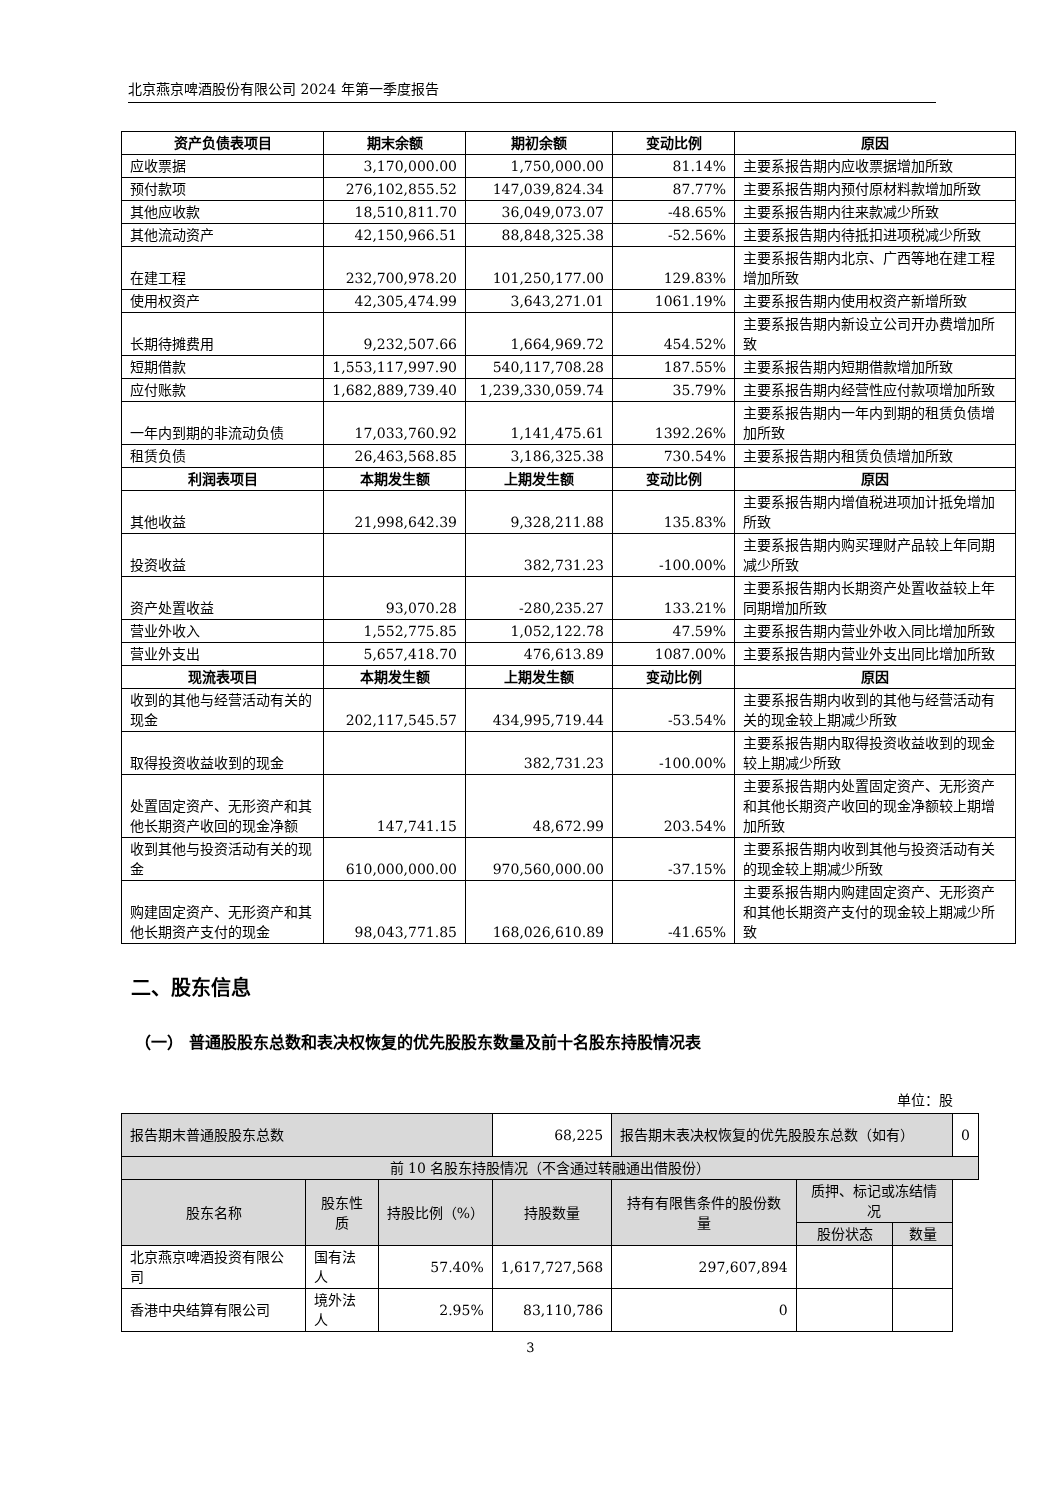北京燕京啤酒股份有限公司 2024 年第一季度报告
| 资产负债表项目 | 期末余额 | 期初余额 | 变动比例 | 原因 |
| --- | --- | --- | --- | --- |
| 应收票据 | 3,170,000.00 | 1,750,000.00 | 81.14% | 主要系报告期内应收票据增加所致 |
| 预付款项 | 276,102,855.52 | 147,039,824.34 | 87.77% | 主要系报告期内预付原材料款增加所致 |
| 其他应收款 | 18,510,811.70 | 36,049,073.07 | -48.65% | 主要系报告期内往来款减少所致 |
| 其他流动资产 | 42,150,966.51 | 88,848,325.38 | -52.56% | 主要系报告期内待抵扣进项税减少所致 |
| 在建工程 | 232,700,978.20 | 101,250,177.00 | 129.83% | 主要系报告期内北京、广西等地在建工程增加所致 |
| 使用权资产 | 42,305,474.99 | 3,643,271.01 | 1061.19% | 主要系报告期内使用权资产新增所致 |
| 长期待摊费用 | 9,232,507.66 | 1,664,969.72 | 454.52% | 主要系报告期内新设立公司开办费增加所致 |
| 短期借款 | 1,553,117,997.90 | 540,117,708.28 | 187.55% | 主要系报告期内短期借款增加所致 |
| 应付账款 | 1,682,889,739.40 | 1,239,330,059.74 | 35.79% | 主要系报告期内经营性应付款项增加所致 |
| 一年内到期的非流动负债 | 17,033,760.92 | 1,141,475.61 | 1392.26% | 主要系报告期内一年内到期的租赁负债增加所致 |
| 租赁负债 | 26,463,568.85 | 3,186,325.38 | 730.54% | 主要系报告期内租赁负债增加所致 |
| 利润表项目 | 本期发生额 | 上期发生额 | 变动比例 | 原因 |
| 其他收益 | 21,998,642.39 | 9,328,211.88 | 135.83% | 主要系报告期内增值税进项加计抵免增加所致 |
| 投资收益 | | 382,731.23 | -100.00% | 主要系报告期内购买理财产品较上年同期减少所致 |
| 资产处置收益 | 93,070.28 | -280,235.27 | 133.21% | 主要系报告期内长期资产处置收益较上年同期增加所致 |
| 营业外收入 | 1,552,775.85 | 1,052,122.78 | 47.59% | 主要系报告期内营业外收入同比增加所致 |
| 营业外支出 | 5,657,418.70 | 476,613.89 | 1087.00% | 主要系报告期内营业外支出同比增加所致 |
| 现流表项目 | 本期发生额 | 上期发生额 | 变动比例 | 原因 |
| 收到的其他与经营活动有关的现金 | 202,117,545.57 | 434,995,719.44 | -53.54% | 主要系报告期内收到的其他与经营活动有关的现金较上期减少所致 |
| 取得投资收益收到的现金 | | 382,731.23 | -100.00% | 主要系报告期内取得投资收益收到的现金较上期减少所致 |
| 处置固定资产、无形资产和其他长期资产收回的现金净额 | 147,741.15 | 48,672.99 | 203.54% | 主要系报告期内处置固定资产、无形资产和其他长期资产收回的现金净额较上期增加所致 |
| 收到其他与投资活动有关的现金 | 610,000,000.00 | 970,560,000.00 | -37.15% | 主要系报告期内收到其他与投资活动有关的现金较上期减少所致 |
| 购建固定资产、无形资产和其他长期资产支付的现金 | 98,043,771.85 | 168,026,610.89 | -41.65% | 主要系报告期内购建固定资产、无形资产和其他长期资产支付的现金较上期减少所致 |
二、股东信息
（一） 普通股股东总数和表决权恢复的优先股股东数量及前十名股东持股情况表
单位：股
| 报告期末普通股股东总数 | | | 68,225 | 报告期末表决权恢复的优先股股东总数（如有） | | | 0 |
| 前 10 名股东持股情况（不含通过转融通出借股份） | | | | | | | |
| 股东名称 | 股东性质 | 持股比例（%） | 持股数量 | 持有有限售条件的股份数量 | 质押、标记或冻结情况 | | |
| | | | | | 股份状态 | 数量 | |
| 北京燕京啤酒投资有限公司 | 国有法人 | 57.40% | 1,617,727,568 | 297,607,894 | | | |
| 香港中央结算有限公司 | 境外法人 | 2.95% | 83,110,786 | 0 | | | |
3